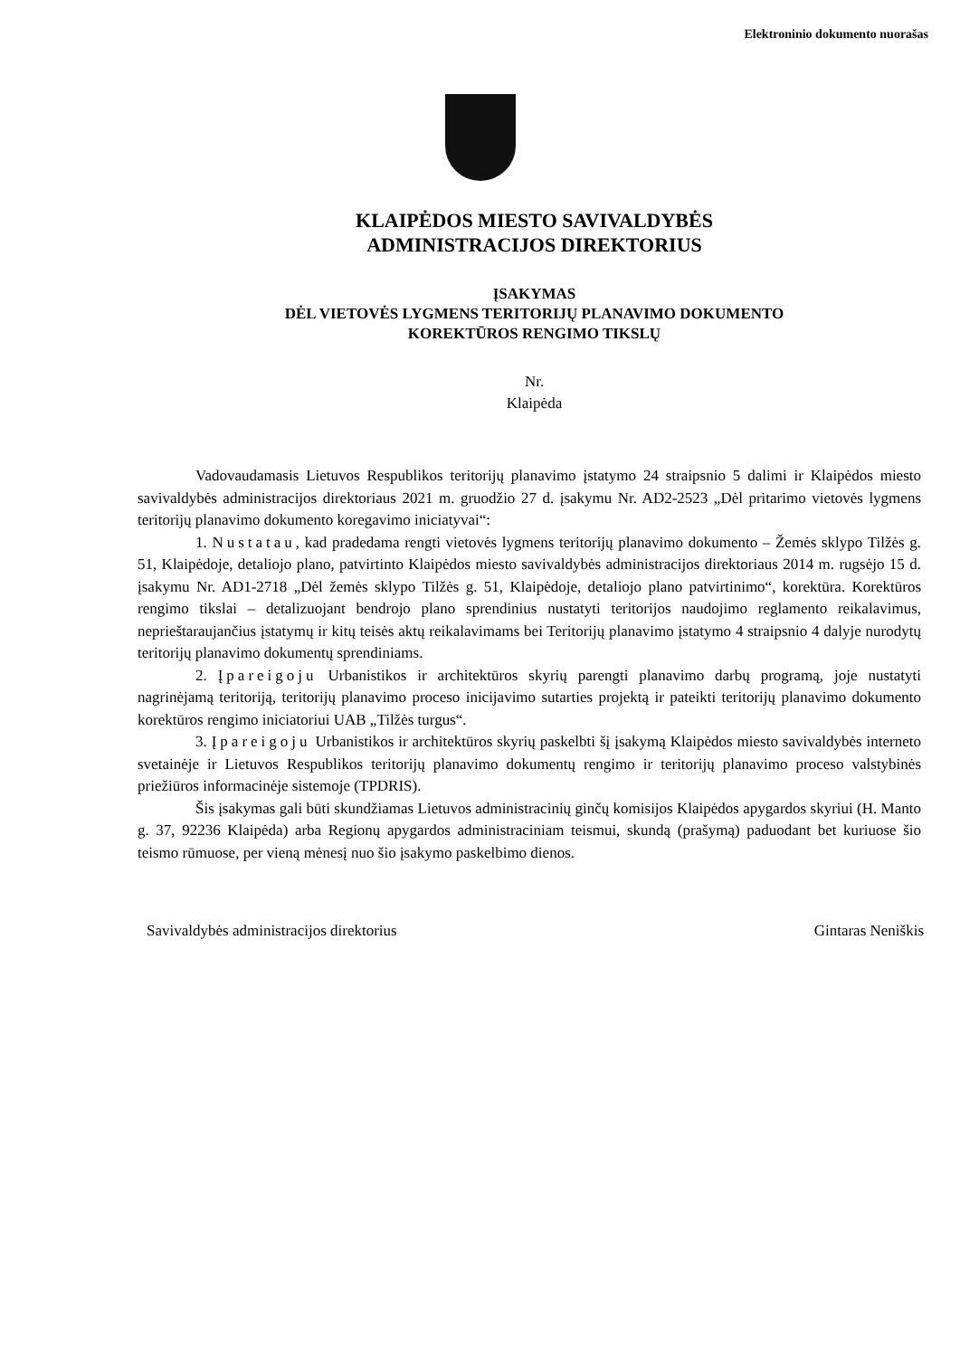Elektroninio dokumento nuorašas
KLAIPĖDOS MIESTO SAVIVALDYBĖS
ADMINISTRACIJOS DIREKTORIUS
ĮSAKYMAS
DĖL VIETOVĖS LYGMENS TERITORIJŲ PLANAVIMO DOKUMENTO
KOREKTŪROS RENGIMO TIKSLŲ
Nr.
Klaipėda
Vadovaudamasis Lietuvos Respublikos teritorijų planavimo įstatymo 24 straipsnio 5 dalimi ir Klaipėdos miesto savivaldybės administracijos direktoriaus 2021 m. gruodžio 27 d. įsakymu Nr. AD2-2523 „Dėl pritarimo vietovės lygmens teritorijų planavimo dokumento koregavimo iniciatyvai“:
1. Nustatau, kad pradedama rengti vietovės lygmens teritorijų planavimo dokumento – Žemės sklypo Tilžės g. 51, Klaipėdoje, detaliojo plano, patvirtinto Klaipėdos miesto savivaldybės administracijos direktoriaus 2014 m. rugsėjo 15 d. įsakymu Nr. AD1-2718 „Dėl žemės sklypo Tilžės g. 51, Klaipėdoje, detaliojo plano patvirtinimo“, korektūra. Korektūros rengimo tikslai – detalizuojant bendrojo plano sprendinius nustatyti teritorijos naudojimo reglamento reikalavimus, neprieštaraujančius įstatymų ir kitų teisės aktų reikalavimams bei Teritorijų planavimo įstatymo 4 straipsnio 4 dalyje nurodytų teritorijų planavimo dokumentų sprendiniams.
2. Įpareigoju Urbanistikos ir architektūros skyrių parengti planavimo darbų programą, joje nustatyti nagrinėjamą teritoriją, teritorijų planavimo proceso inicijavimo sutarties projektą ir pateikti teritorijų planavimo dokumento korektūros rengimo iniciatoriui UAB „Tilžės turgus“.
3. Įpareigoju Urbanistikos ir architektūros skyrių paskelbti šį įsakymą Klaipėdos miesto savivaldybės interneto svetainėje ir Lietuvos Respublikos teritorijų planavimo dokumentų rengimo ir teritorijų planavimo proceso valstybinės priežiūros informacinėje sistemoje (TPDRIS).
Šis įsakymas gali būti skundžiamas Lietuvos administracinių ginčų komisijos Klaipėdos apygardos skyriui (H. Manto g. 37, 92236 Klaipėda) arba Regionų apygardos administraciniam teismui, skundą (prašymą) paduodant bet kuriuose šio teismo rūmuose, per vieną mėnesį nuo šio įsakymo paskelbimo dienos.
Savivaldybės administracijos direktorius Gintaras Neniškis